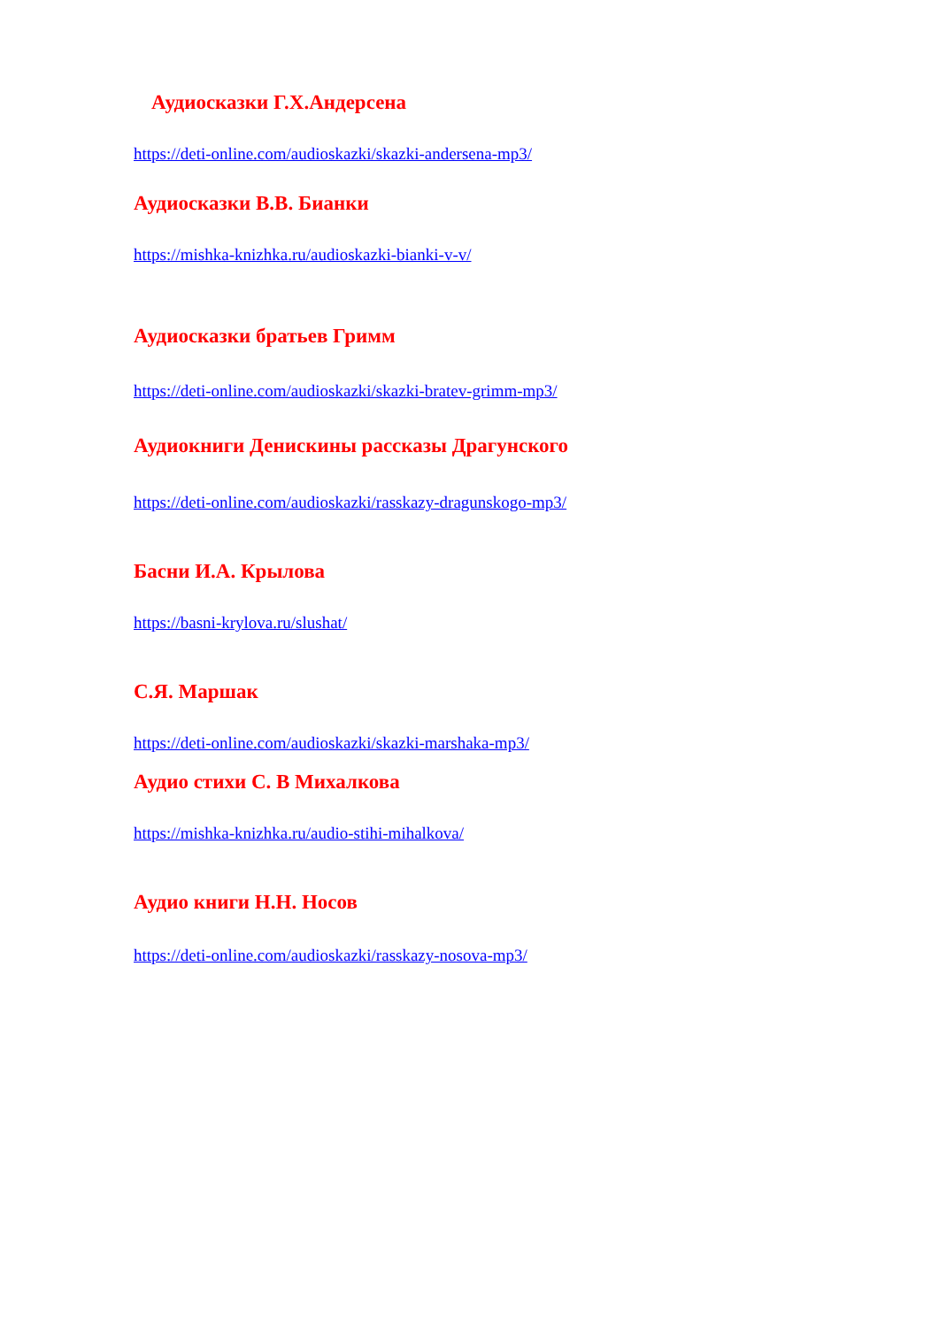Аудиосказки Г.Х.Андерсена
https://deti-online.com/audioskazki/skazki-andersena-mp3/
Аудиосказки В.В. Бианки
https://mishka-knizhka.ru/audioskazki-bianki-v-v/
Аудиосказки братьев Гримм
https://deti-online.com/audioskazki/skazki-bratev-grimm-mp3/
Аудиокниги Денискины рассказы Драгунского
https://deti-online.com/audioskazki/rasskazy-dragunskogo-mp3/
Басни И.А. Крылова
https://basni-krylova.ru/slushat/
С.Я. Маршак
https://deti-online.com/audioskazki/skazki-marshaka-mp3/
Аудио стихи С. В Михалкова
https://mishka-knizhka.ru/audio-stihi-mihalkova/
Аудио книги Н.Н. Носов
https://deti-online.com/audioskazki/rasskazy-nosova-mp3/